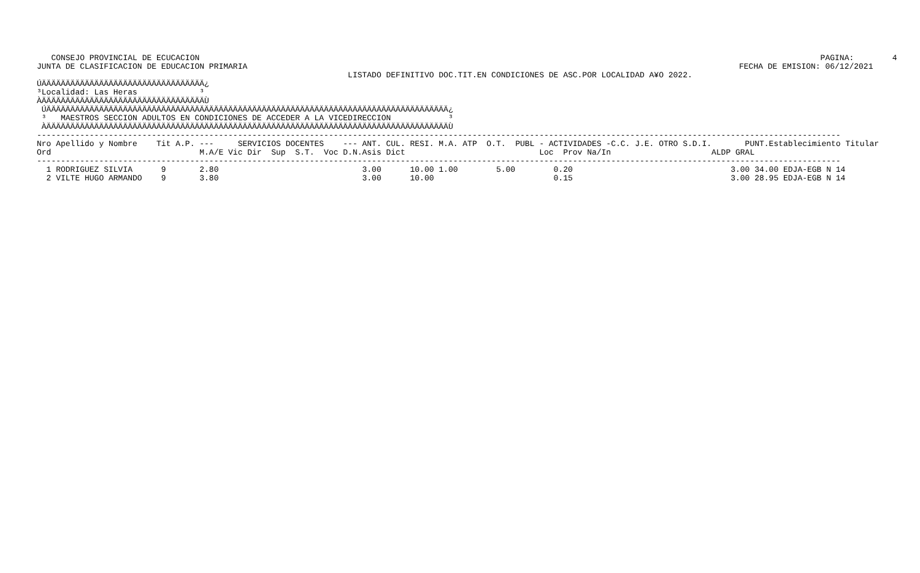PAGINA:        4
FECHA DE EMISION: 06/12/2021
   CONSEJO PROVINCIAL DE ECUCACION
JUNTA DE CLASIFICACION DE EDUCACION PRIMARIA
                                                                 LISTADO DEFINITIVO DOC.TIT.EN CONDICIONES DE ASC.POR LOCALIDAD A¥O 2022.
ÚÄÄÄÄÄÄÄÄÄÄÄÄÄÄÄÄÄÄÄÄÄÄÄÄÄÄÄÄÄÄÄÄÄÄ¿
³Localidad: Las Heras             ³
ÀÄÄÄÄÄÄÄÄÄÄÄÄÄÄÄÄÄÄÄÄÄÄÄÄÄÄÄÄÄÄÄÄÄÄÙ
 ÚÄÄÄÄÄÄÄÄÄÄÄÄÄÄÄÄÄÄÄÄÄÄÄÄÄÄÄÄÄÄÄÄÄÄÄÄÄÄÄÄÄÄÄÄÄÄÄÄÄÄÄÄÄÄÄÄÄÄÄÄÄÄÄÄÄÄÄÄÄÄÄÄÄÄÄÄÄÄÄÄÄÄÄÄ¿
 ³   MAESTROS SECCION ADULTOS EN CONDICIONES DE ACCEDER A LA VICEDIRECCION            ³
 ÀÄÄÄÄÄÄÄÄÄÄÄÄÄÄÄÄÄÄÄÄÄÄÄÄÄÄÄÄÄÄÄÄÄÄÄÄÄÄÄÄÄÄÄÄÄÄÄÄÄÄÄÄÄÄÄÄÄÄÄÄÄÄÄÄÄÄÄÄÄÄÄÄÄÄÄÄÄÄÄÄÄÄÄÄÙ
------------------------------------------------------------------------------------------------------------------------------------------------------------------------
Nro Apellido y Nombre    Tit A.P. ---     SERVICIOS DOCENTES    --- ANT. CUL. RESI. M.A. ATP  O.T.  PUBL - ACTIVIDADES -C.C. J.E. OTRO S.D.I.       PUNT.Establecimiento Titular
Ord                               M.A/E Vic Dir  Sup  S.T.  Voc D.N.Asis Dict                            Loc  Prov Na/In                     ALDP GRAL
------------------------------------------------------------------------------------------------------------------------------------------------------------------------
  1 RODRIGUEZ SILVIA      9       2.80                              3.00      10.00 1.00        5.00        0.20                                 3.00 34.00 EDJA-EGB N 14
  2 VILTE HUGO ARMANDO    9       3.80                              3.00      10.00                         0.15                                 3.00 28.95 EDJA-EGB N 14